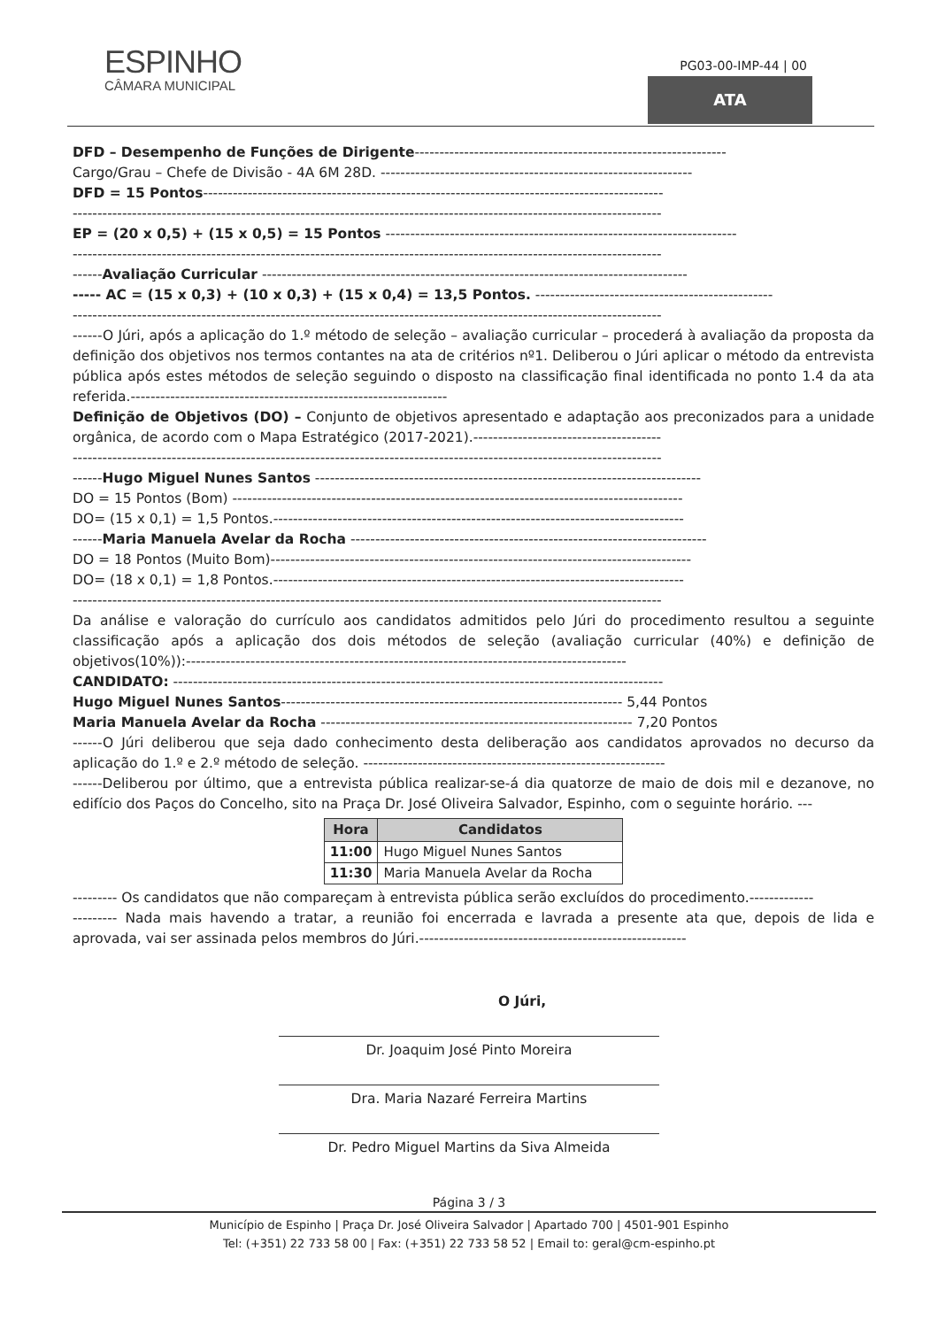ESPINHO
CÂMARA MUNICIPAL
PG03-00-IMP-44 | 00
ATA
DFD – Desempenho de Funções de Dirigente---------------------------------------------------------------
Cargo/Grau – Chefe de Divisão - 4A 6M 28D. ---------------------------------------------------------------
DFD = 15 Pontos---------------------------------------------------------------------------------------------
-----------------------------------------------------------------------------------------------------------------------
EP = (20 x 0,5) + (15 x 0,5) = 15 Pontos -----------------------------------------------------------------------
-----------------------------------------------------------------------------------------------------------------------
------Avaliação Curricular --------------------------------------------------------------------------------------
----- AC = (15 x 0,3) + (10 x 0,3) + (15 x 0,4) = 13,5 Pontos. ------------------------------------------------
-----------------------------------------------------------------------------------------------------------------------
------O Júri, após a aplicação do 1.º método de seleção – avaliação curricular – procederá à avaliação da proposta da definição dos objetivos nos termos contantes na ata de critérios nº1. Deliberou o Júri aplicar o método da entrevista pública após estes métodos de seleção seguindo o disposto na classificação final identificada no ponto 1.4 da ata referida.----------------------------------------------------------------
Definição de Objetivos (DO) – Conjunto de objetivos apresentado e adaptação aos preconizados para a unidade orgânica, de acordo com o Mapa Estratégico (2017-2021).--------------------------------------
-----------------------------------------------------------------------------------------------------------------------
------Hugo Miguel Nunes Santos ------------------------------------------------------------------------------
DO = 15 Pontos (Bom) -------------------------------------------------------------------------------------------
DO= (15 x 0,1) = 1,5 Pontos.-----------------------------------------------------------------------------------
------Maria Manuela Avelar da Rocha ------------------------------------------------------------------------
DO = 18 Pontos (Muito Bom)-------------------------------------------------------------------------------------
DO= (18 x 0,1) = 1,8 Pontos.-----------------------------------------------------------------------------------
-----------------------------------------------------------------------------------------------------------------------
Da análise e valoração do currículo aos candidatos admitidos pelo Júri do procedimento resultou a seguinte classificação após a aplicação dos dois métodos de seleção (avaliação curricular (40%) e definição de objetivos(10%)):-----------------------------------------------------------------------------------------
CANDIDATO: ---------------------------------------------------------------------------------------------------
Hugo Miguel Nunes Santos--------------------------------------------------------------------- 5,44 Pontos
Maria Manuela Avelar da Rocha --------------------------------------------------------------- 7,20 Pontos
------O Júri deliberou que seja dado conhecimento desta deliberação aos candidatos aprovados no decurso da aplicação do 1.º e 2.º método de seleção. -------------------------------------------------------------
------Deliberou por último, que a entrevista pública realizar-se-á dia quatorze de maio de dois mil e dezanove, no edifício dos Paços do Concelho, sito na Praça Dr. José Oliveira Salvador, Espinho, com o seguinte horário. ---
| Hora | Candidatos |
| --- | --- |
| 11:00 | Hugo Miguel Nunes Santos |
| 11:30 | Maria Manuela Avelar da Rocha |
--------- Os candidatos que não compareçam à entrevista pública serão excluídos do procedimento.-------------
--------- Nada mais havendo a tratar, a reunião foi encerrada e lavrada a presente ata que, depois de lida e aprovada, vai ser assinada pelos membros do Júri.------------------------------------------------------
O Júri,
Dr. Joaquim José Pinto Moreira
Dra. Maria Nazaré Ferreira Martins
Dr. Pedro Miguel Martins da Siva Almeida
Página 3 / 3
Município de Espinho | Praça Dr. José Oliveira Salvador | Apartado 700 | 4501-901 Espinho
Tel: (+351) 22 733 58 00 | Fax: (+351) 22 733 58 52 | Email to: geral@cm-espinho.pt